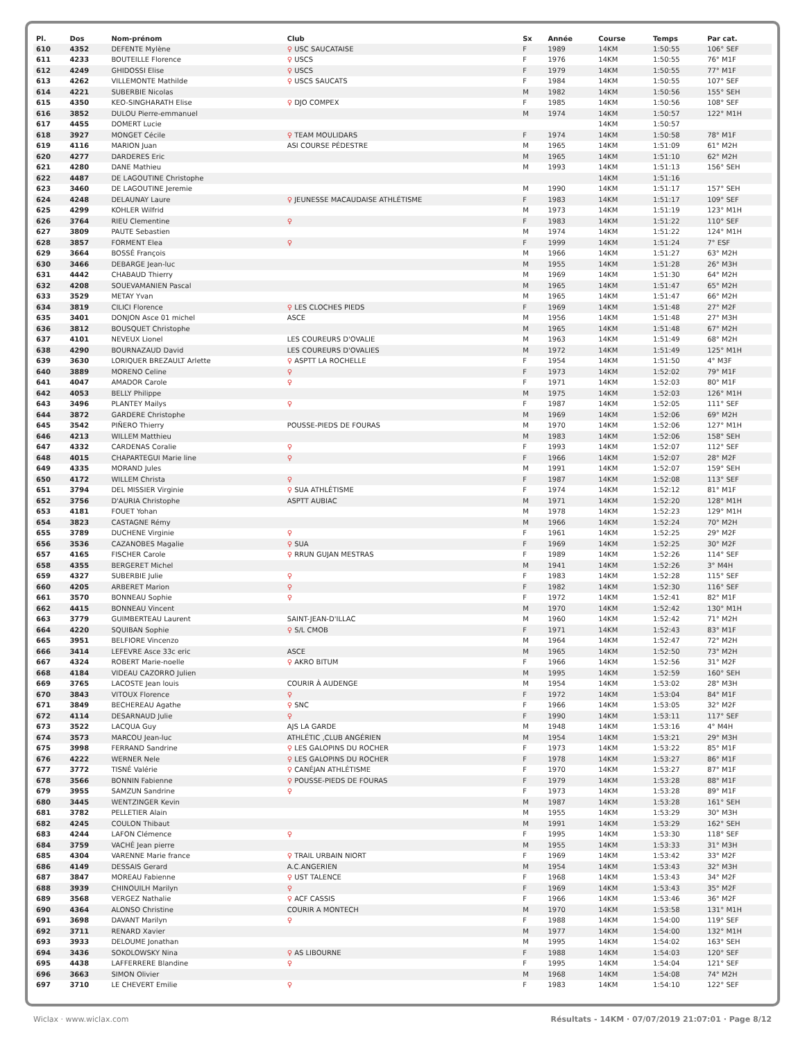| Pl. | Dos | Nom-prénom | Club | Sx | Année | Course | Temps | Par cat. |
| --- | --- | --- | --- | --- | --- | --- | --- | --- |
| 610 | 4352 | DEFENTE Mylène | ♀ USC SAUCATAISE | F | 1989 | 14KM | 1:50:55 | 106° SEF |
| 611 | 4233 | BOUTEILLE Florence | ♀ USCS | F | 1976 | 14KM | 1:50:55 | 76° M1F |
| 612 | 4249 | GHIDOSSI Elise | ♀ USCS | F | 1979 | 14KM | 1:50:55 | 77° M1F |
| 613 | 4262 | VILLEMONTE Mathilde | ♀ USCS SAUCATS | F | 1984 | 14KM | 1:50:55 | 107° SEF |
| 614 | 4221 | SUBERBIE Nicolas | | M | 1982 | 14KM | 1:50:56 | 155° SEH |
| 615 | 4350 | KEO-SINGHARATH Elise | ♀ DJO COMPEX | F | 1985 | 14KM | 1:50:56 | 108° SEF |
| 616 | 3852 | DULOU Pierre-emmanuel | | M | 1974 | 14KM | 1:50:57 | 122° M1H |
| 617 | 4455 | DOMERT Lucie | | | | 14KM | 1:50:57 | |
| 618 | 3927 | MONGET Cécile | ♀ TEAM MOULIDARS | F | 1974 | 14KM | 1:50:58 | 78° M1F |
| 619 | 4116 | MARION Juan | ASI COURSE PÉDESTRE | M | 1965 | 14KM | 1:51:09 | 61° M2H |
| 620 | 4277 | DARDERES Eric | | M | 1965 | 14KM | 1:51:10 | 62° M2H |
| 621 | 4280 | DANE Mathieu | | M | 1993 | 14KM | 1:51:13 | 156° SEH |
| 622 | 4487 | DE LAGOUTINE Christophe | | | | 14KM | 1:51:16 | |
| 623 | 3460 | DE LAGOUTINE Jeremie | | M | 1990 | 14KM | 1:51:17 | 157° SEH |
| 624 | 4248 | DELAUNAY Laure | ♀ JEUNESSE MACAUDAISE ATHLÉTISME | F | 1983 | 14KM | 1:51:17 | 109° SEF |
| 625 | 4299 | KOHLER Wilfrid | | M | 1973 | 14KM | 1:51:19 | 123° M1H |
| 626 | 3764 | RIEU Clementine | ♀ | F | 1983 | 14KM | 1:51:22 | 110° SEF |
| 627 | 3809 | PAUTE Sebastien | | M | 1974 | 14KM | 1:51:22 | 124° M1H |
| 628 | 3857 | FORMENT Elea | ♀ | F | 1999 | 14KM | 1:51:24 | 7° ESF |
| 629 | 3664 | BOSSÉ François | | M | 1966 | 14KM | 1:51:27 | 63° M2H |
| 630 | 3466 | DEBARGE Jean-luc | | M | 1955 | 14KM | 1:51:28 | 26° M3H |
| 631 | 4442 | CHABAUD Thierry | | M | 1969 | 14KM | 1:51:30 | 64° M2H |
| 632 | 4208 | SOUEVAMANIEN Pascal | | M | 1965 | 14KM | 1:51:47 | 65° M2H |
| 633 | 3529 | METAY Yvan | | M | 1965 | 14KM | 1:51:47 | 66° M2H |
| 634 | 3819 | CILICI Florence | ♀ LES CLOCHES PIEDS | F | 1969 | 14KM | 1:51:48 | 27° M2F |
| 635 | 3401 | DONJON Asce 01 michel | ASCE | M | 1956 | 14KM | 1:51:48 | 27° M3H |
| 636 | 3812 | BOUSQUET Christophe | | M | 1965 | 14KM | 1:51:48 | 67° M2H |
| 637 | 4101 | NEVEUX Lionel | LES COUREURS D'OVALIE | M | 1963 | 14KM | 1:51:49 | 68° M2H |
| 638 | 4290 | BOURNAZAUD David | LES COUREURS D'OVALIES | M | 1972 | 14KM | 1:51:49 | 125° M1H |
| 639 | 3630 | LORIQUER BREZAULT Arlette | ♀ ASPTT LA ROCHELLE | F | 1954 | 14KM | 1:51:50 | 4° M3F |
| 640 | 3889 | MORENO Celine | ♀ | F | 1973 | 14KM | 1:52:02 | 79° M1F |
| 641 | 4047 | AMADOR Carole | ♀ | F | 1971 | 14KM | 1:52:03 | 80° M1F |
| 642 | 4053 | BELLY Philippe | | M | 1975 | 14KM | 1:52:03 | 126° M1H |
| 643 | 3496 | PLANTEY Mailys | ♀ | F | 1987 | 14KM | 1:52:05 | 111° SEF |
| 644 | 3872 | GARDERE Christophe | | M | 1969 | 14KM | 1:52:06 | 69° M2H |
| 645 | 3542 | PIÑERO Thierry | POUSSE-PIEDS DE FOURAS | M | 1970 | 14KM | 1:52:06 | 127° M1H |
| 646 | 4213 | WILLEM Matthieu | | M | 1983 | 14KM | 1:52:06 | 158° SEH |
| 647 | 4332 | CARDENAS Coralie | ♀ | F | 1993 | 14KM | 1:52:07 | 112° SEF |
| 648 | 4015 | CHAPARTEGUI Marie line | ♀ | F | 1966 | 14KM | 1:52:07 | 28° M2F |
| 649 | 4335 | MORAND Jules | | M | 1991 | 14KM | 1:52:07 | 159° SEH |
| 650 | 4172 | WILLEM Christa | ♀ | F | 1987 | 14KM | 1:52:08 | 113° SEF |
| 651 | 3794 | DEL MISSIER Virginie | ♀ SUA ATHLÉTISME | F | 1974 | 14KM | 1:52:12 | 81° M1F |
| 652 | 3756 | D'AURIA Christophe | ASPTT AUBIAC | M | 1971 | 14KM | 1:52:20 | 128° M1H |
| 653 | 4181 | FOUET Yohan | | M | 1978 | 14KM | 1:52:23 | 129° M1H |
| 654 | 3823 | CASTAGNE Rémy | | M | 1966 | 14KM | 1:52:24 | 70° M2H |
| 655 | 3789 | DUCHENE Virginie | ♀ | F | 1961 | 14KM | 1:52:25 | 29° M2F |
| 656 | 3536 | CAZANOBES Magalie | ♀ SUA | F | 1969 | 14KM | 1:52:25 | 30° M2F |
| 657 | 4165 | FISCHER Carole | ♀ RRUN GUJAN MESTRAS | F | 1989 | 14KM | 1:52:26 | 114° SEF |
| 658 | 4355 | BERGERET Michel | | M | 1941 | 14KM | 1:52:26 | 3° M4H |
| 659 | 4327 | SUBERBIE Julie | ♀ | F | 1983 | 14KM | 1:52:28 | 115° SEF |
| 660 | 4205 | ARBERET Marion | ♀ | F | 1982 | 14KM | 1:52:30 | 116° SEF |
| 661 | 3570 | BONNEAU Sophie | ♀ | F | 1972 | 14KM | 1:52:41 | 82° M1F |
| 662 | 4415 | BONNEAU Vincent | | M | 1970 | 14KM | 1:52:42 | 130° M1H |
| 663 | 3779 | GUIMBERTEAU Laurent | SAINT-JEAN-D'ILLAC | M | 1960 | 14KM | 1:52:42 | 71° M2H |
| 664 | 4220 | SQUIBAN Sophie | ♀ S/L CMOB | F | 1971 | 14KM | 1:52:43 | 83° M1F |
| 665 | 3951 | BELFIORE Vincenzo | | M | 1964 | 14KM | 1:52:47 | 72° M2H |
| 666 | 3414 | LEFEVRE Asce 33c eric | ASCE | M | 1965 | 14KM | 1:52:50 | 73° M2H |
| 667 | 4324 | ROBERT Marie-noelle | ♀ AKRO BITUM | F | 1966 | 14KM | 1:52:56 | 31° M2F |
| 668 | 4184 | VIDEAU CAZORRO Julien | | M | 1995 | 14KM | 1:52:59 | 160° SEH |
| 669 | 3765 | LACOSTE Jean louis | COURIR À AUDENGE | M | 1954 | 14KM | 1:53:02 | 28° M3H |
| 670 | 3843 | VITOUX Florence | ♀ | F | 1972 | 14KM | 1:53:04 | 84° M1F |
| 671 | 3849 | BECHEREAU Agathe | ♀ SNC | F | 1966 | 14KM | 1:53:05 | 32° M2F |
| 672 | 4114 | DESARNAUD Julie | ♀ | F | 1990 | 14KM | 1:53:11 | 117° SEF |
| 673 | 3522 | LACQUA Guy | AJS LA GARDE | M | 1948 | 14KM | 1:53:16 | 4° M4H |
| 674 | 3573 | MARCOU Jean-luc | ATHLÉTIC ,CLUB ANGÉRIEN | M | 1954 | 14KM | 1:53:21 | 29° M3H |
| 675 | 3998 | FERRAND Sandrine | ♀ LES GALOPINS DU ROCHER | F | 1973 | 14KM | 1:53:22 | 85° M1F |
| 676 | 4222 | WERNER Nele | ♀ LES GALOPINS DU ROCHER | F | 1978 | 14KM | 1:53:27 | 86° M1F |
| 677 | 3772 | TISNÉ Valérie | ♀ CANÉJAN ATHLÉTISME | F | 1970 | 14KM | 1:53:27 | 87° M1F |
| 678 | 3566 | BONNIN Fabienne | ♀ POUSSE-PIEDS DE FOURAS | F | 1979 | 14KM | 1:53:28 | 88° M1F |
| 679 | 3955 | SAMZUN Sandrine | ♀ | F | 1973 | 14KM | 1:53:28 | 89° M1F |
| 680 | 3445 | WENTZINGER Kevin | | M | 1987 | 14KM | 1:53:28 | 161° SEH |
| 681 | 3782 | PELLETIER Alain | | M | 1955 | 14KM | 1:53:29 | 30° M3H |
| 682 | 4245 | COULON Thibaut | | M | 1991 | 14KM | 1:53:29 | 162° SEH |
| 683 | 4244 | LAFON Clémence | ♀ | F | 1995 | 14KM | 1:53:30 | 118° SEF |
| 684 | 3759 | VACHÉ Jean pierre | | M | 1955 | 14KM | 1:53:33 | 31° M3H |
| 685 | 4304 | VARENNE Marie france | ♀ TRAIL URBAIN NIORT | F | 1969 | 14KM | 1:53:42 | 33° M2F |
| 686 | 4149 | DESSAIS Gerard | A.C.ANGERIEN | M | 1954 | 14KM | 1:53:43 | 32° M3H |
| 687 | 3847 | MOREAU Fabienne | ♀ UST TALENCE | F | 1968 | 14KM | 1:53:43 | 34° M2F |
| 688 | 3939 | CHINOUILH Marilyn | ♀ | F | 1969 | 14KM | 1:53:43 | 35° M2F |
| 689 | 3568 | VERGEZ Nathalie | ♀ ACF CASSIS | F | 1966 | 14KM | 1:53:46 | 36° M2F |
| 690 | 4364 | ALONSO Christine | COURIR A MONTECH | M | 1970 | 14KM | 1:53:58 | 131° M1H |
| 691 | 3698 | DAVANT Marilyn | ♀ | F | 1988 | 14KM | 1:54:00 | 119° SEF |
| 692 | 3711 | RENARD Xavier | | M | 1977 | 14KM | 1:54:00 | 132° M1H |
| 693 | 3933 | DELOUME Jonathan | | M | 1995 | 14KM | 1:54:02 | 163° SEH |
| 694 | 3436 | SOKOLOWSKY Nina | ♀ AS LIBOURNE | F | 1988 | 14KM | 1:54:03 | 120° SEF |
| 695 | 4438 | LAFFERRERE Blandine | ♀ | F | 1995 | 14KM | 1:54:04 | 121° SEF |
| 696 | 3663 | SIMON Olivier | | M | 1968 | 14KM | 1:54:08 | 74° M2H |
| 697 | 3710 | LE CHEVERT Emilie | ♀ | F | 1983 | 14KM | 1:54:10 | 122° SEF |
Wiclax · www.wiclax.com Résultats - 14KM · 07/07/2019 21:07:01 · Page 8/12